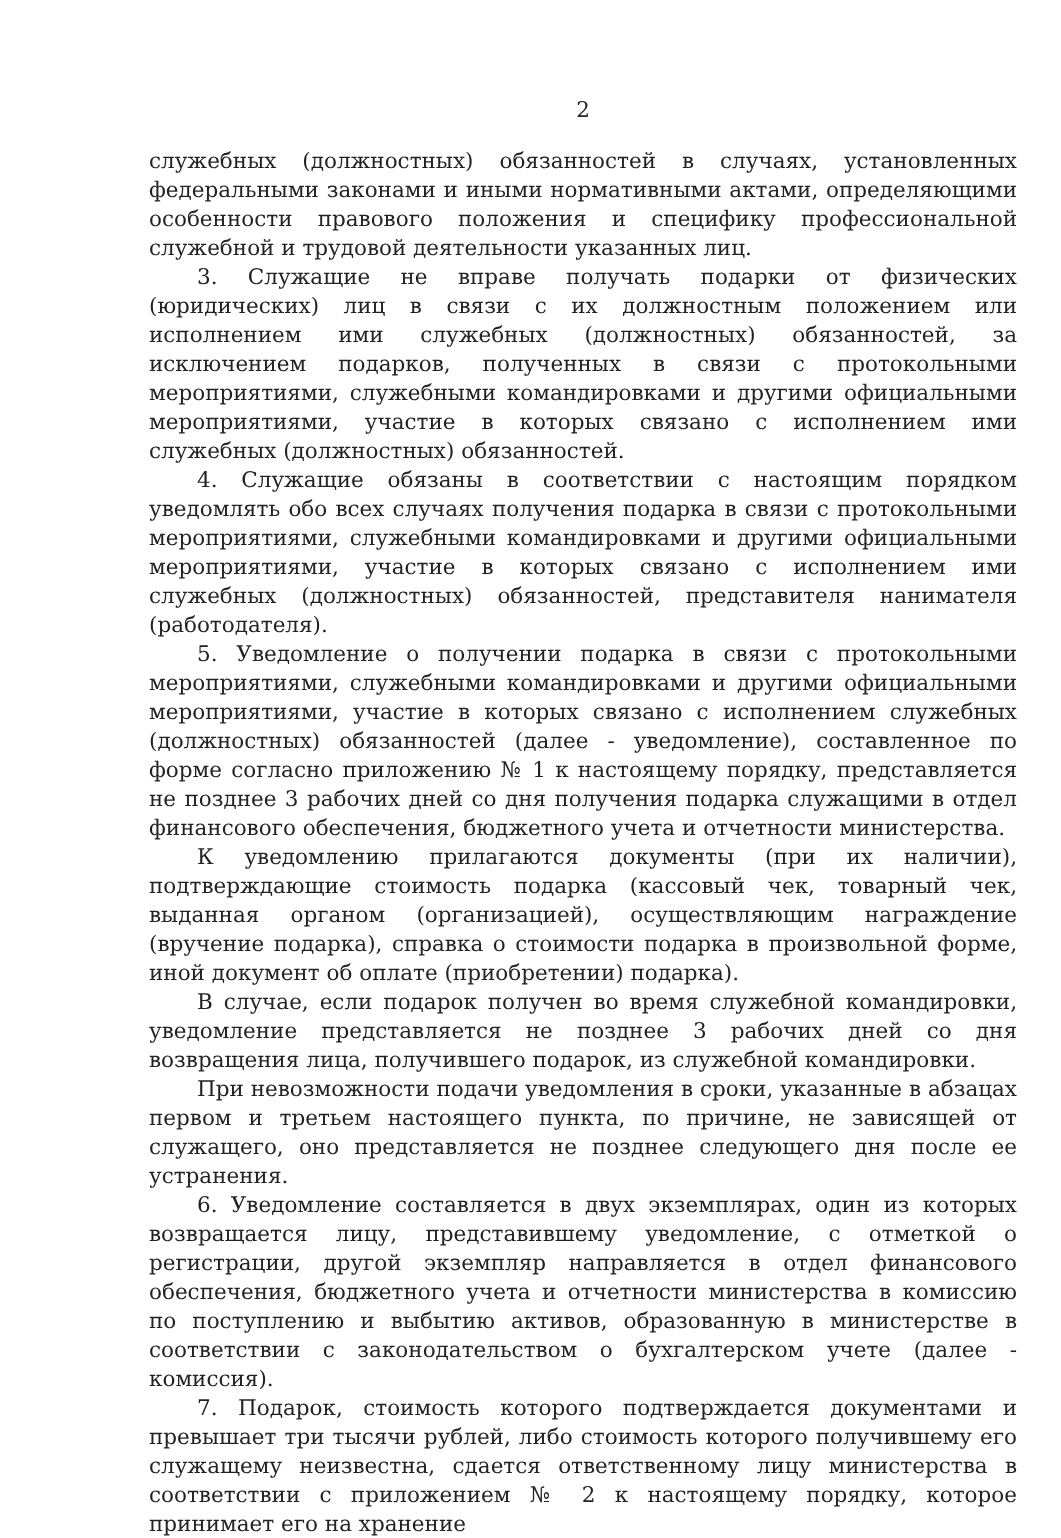2
служебных (должностных) обязанностей в случаях, установленных федеральными законами и иными нормативными актами, определяющими особенности правового положения и специфику профессиональной служебной и трудовой деятельности указанных лиц.
3. Служащие не вправе получать подарки от физических (юридических) лиц в связи с их должностным положением или исполнением ими служебных (должностных) обязанностей, за исключением подарков, полученных в связи с протокольными мероприятиями, служебными командировками и другими официальными мероприятиями, участие в которых связано с исполнением ими служебных (должностных) обязанностей.
4. Служащие обязаны в соответствии с настоящим порядком уведомлять обо всех случаях получения подарка в связи с протокольными мероприятиями, служебными командировками и другими официальными мероприятиями, участие в которых связано с исполнением ими служебных (должностных) обязанностей, представителя нанимателя (работодателя).
5. Уведомление о получении подарка в связи с протокольными мероприятиями, служебными командировками и другими официальными мероприятиями, участие в которых связано с исполнением служебных (должностных) обязанностей (далее - уведомление), составленное по форме согласно приложению № 1 к настоящему порядку, представляется не позднее 3 рабочих дней со дня получения подарка служащими в отдел финансового обеспечения, бюджетного учета и отчетности министерства.
К уведомлению прилагаются документы (при их наличии), подтверждающие стоимость подарка (кассовый чек, товарный чек, выданная органом (организацией), осуществляющим награждение (вручение подарка), справка о стоимости подарка в произвольной форме, иной документ об оплате (приобретении) подарка).
В случае, если подарок получен во время служебной командировки, уведомление представляется не позднее 3 рабочих дней со дня возвращения лица, получившего подарок, из служебной командировки.
При невозможности подачи уведомления в сроки, указанные в абзацах первом и третьем настоящего пункта, по причине, не зависящей от служащего, оно представляется не позднее следующего дня после ее устранения.
6. Уведомление составляется в двух экземплярах, один из которых возвращается лицу, представившему уведомление, с отметкой о регистрации, другой экземпляр направляется в отдел финансового обеспечения, бюджетного учета и отчетности министерства в комиссию по поступлению и выбытию активов, образованную в министерстве в соответствии с законодательством о бухгалтерском учете (далее - комиссия).
7. Подарок, стоимость которого подтверждается документами и превышает три тысячи рублей, либо стоимость которого получившему его служащему неизвестна, сдается ответственному лицу министерства в соответствии с приложением № 2 к настоящему порядку, которое принимает его на хранение